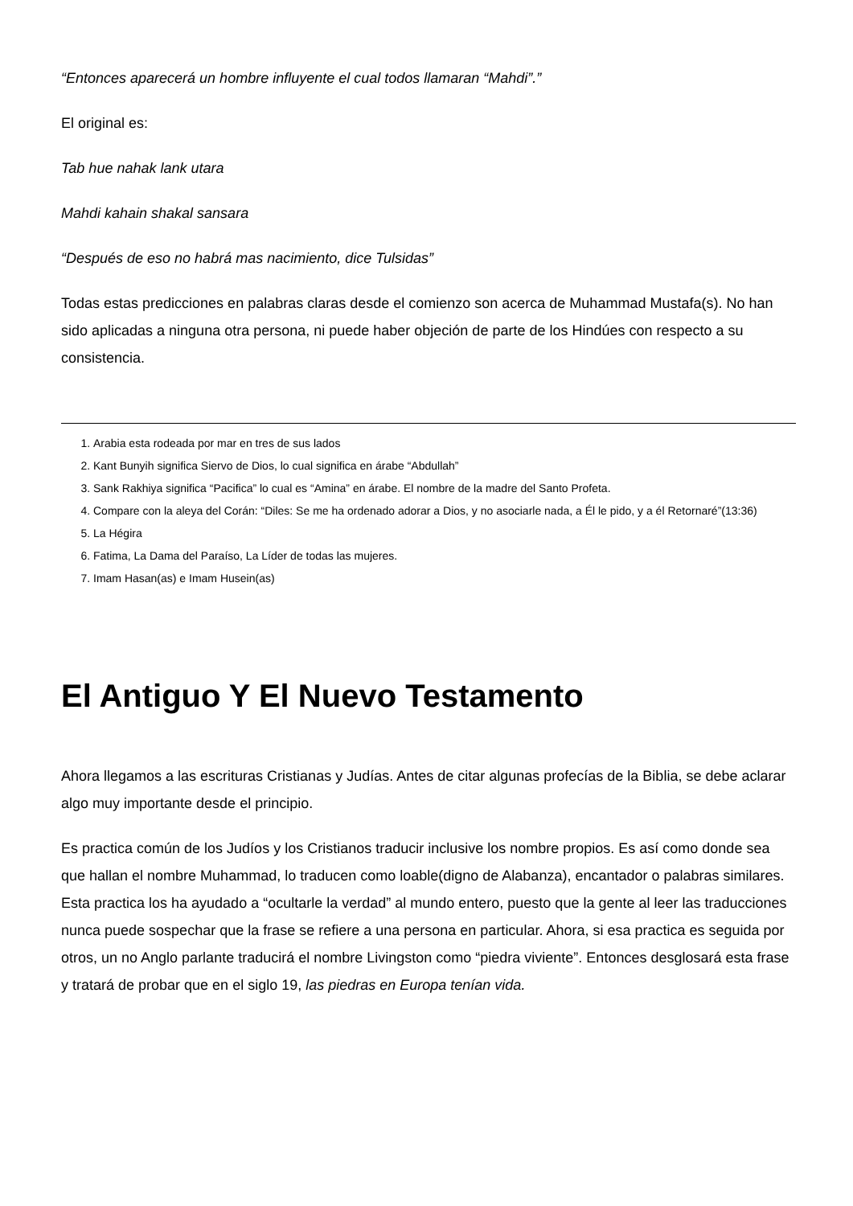“Entonces aparecerá un hombre influyente el cual todos llamaran “Mahdi”.”
El original es:
Tab hue nahak lank utara
Mahdi kahain shakal sansara
“Después de eso no habrá mas nacimiento, dice Tulsidas”
Todas estas predicciones en palabras claras desde el comienzo son acerca de Muhammad Mustafa(s). No han sido aplicadas a ninguna otra persona, ni puede haber objeción de parte de los Hindúes con respecto a su consistencia.
1. Arabia esta rodeada por mar en tres de sus lados
2. Kant Bunyih significa Siervo de Dios, lo cual significa en árabe “Abdullah”
3. Sank Rakhiya significa “Pacifica” lo cual es “Amina” en árabe. El nombre de la madre del Santo Profeta.
4. Compare con la aleya del Corán: “Diles: Se me ha ordenado adorar a Dios, y no asociarle nada, a Él le pido, y a él Retornaré”(13:36)
5. La Hégira
6. Fatima, La Dama del Paraíso, La Líder de todas las mujeres.
7. Imam Hasan(as) e Imam Husein(as)
El Antiguo Y El Nuevo Testamento
Ahora llegamos a las escrituras Cristianas y Judías. Antes de citar algunas profecías de la Biblia, se debe aclarar algo muy importante desde el principio.
Es practica común de los Judíos y los Cristianos traducir inclusive los nombre propios. Es así como donde sea que hallan el nombre Muhammad, lo traducen como loable(digno de Alabanza), encantador o palabras similares. Esta practica los ha ayudado a “ocultarle la verdad” al mundo entero, puesto que la gente al leer las traducciones nunca puede sospechar que la frase se refiere a una persona en particular. Ahora, si esa practica es seguida por otros, un no Anglo parlante traducirá el nombre Livingston como “piedra viviente”. Entonces desglosará esta frase y tratará de probar que en el siglo 19, las piedras en Europa tenían vida.